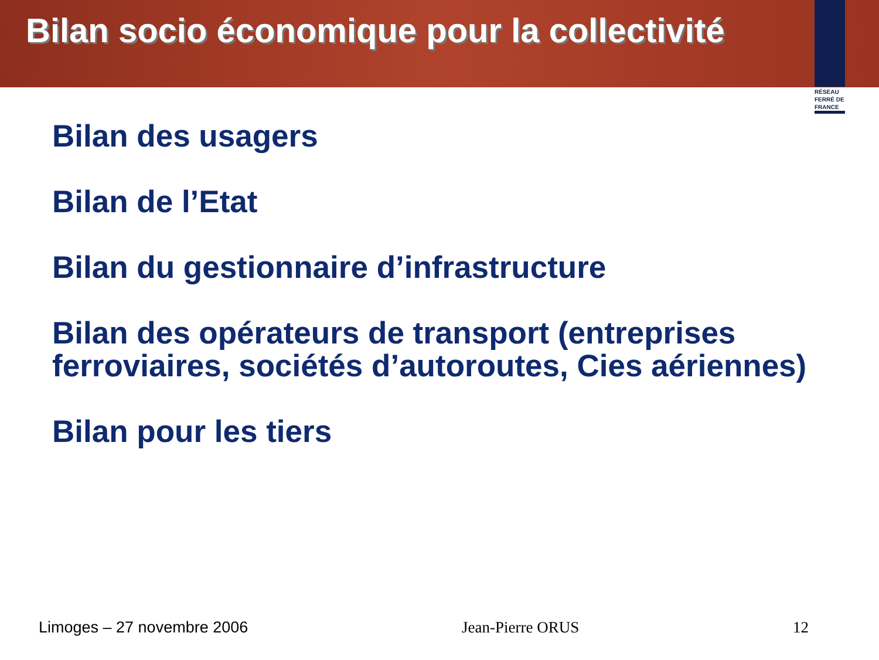Bilan socio économique pour la collectivité
RÉSEAU FERRÉ DE FRANCE
Bilan des usagers
Bilan de l’Etat
Bilan du gestionnaire d’infrastructure
Bilan des opérateurs de transport (entreprises ferroviaires, sociétés d’autoroutes, Cies aériennes)
Bilan pour les tiers
Limoges – 27 novembre 2006 Jean-Pierre ORUS 12